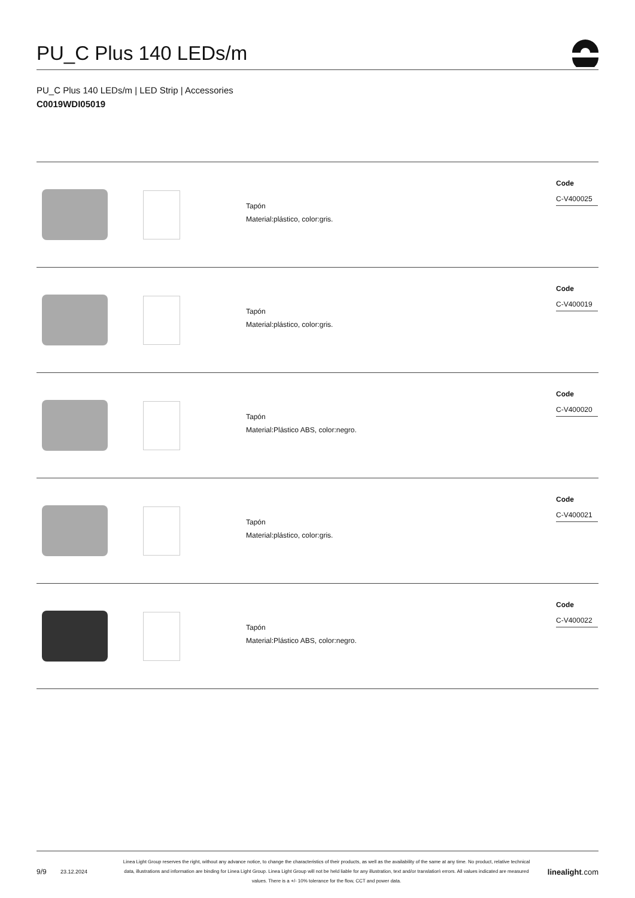PU_C Plus 140 LEDs/m
PU_C Plus 140 LEDs/m | LED Strip | Accessories
C0019WDI05019
| | | Tapón Material:plástico, color:gris. | Code C-V400025 |
| | | Tapón Material:plástico, color:gris. | Code C-V400019 |
| | | Tapón Material:Plástico ABS, color:negro. | Code C-V400020 |
| | | Tapón Material:plástico, color:gris. | Code C-V400021 |
| | | Tapón Material:Plástico ABS, color:negro. | Code C-V400022 |
9/9
23.12.2024
Linea Light Group reserves the right, without any advance notice, to change the characteristics of their products, as well as the availability of the same at any time. No product, relative technical data, illustrations and information are binding for Linea Light Group. Linea Light Group will not be held liable for any illustration, text and/or translation\ errors. All values indicated are measured values. There is a +/- 10% tolerance for the flow, CCT and power data.
linealight.com